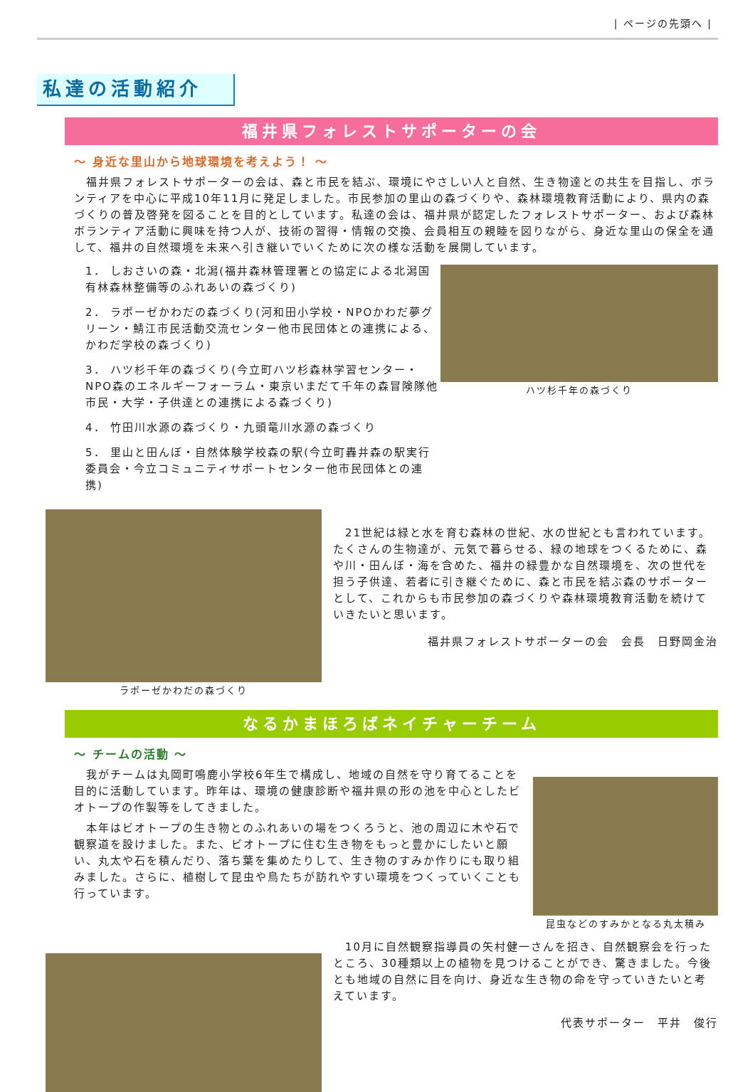| ページの先頭へ |
私達の活動紹介
福井県フォレストサポーターの会
～ 身近な里山から地球環境を考えよう！ ～
　福井県フォレストサポーターの会は、森と市民を結ぶ、環境にやさしい人と自然、生き物達との共生を目指し、ボランティアを中心に平成10年11月に発足しました。市民参加の里山の森づくりや、森林環境教育活動により、県内の森づくりの普及啓発を図ることを目的としています。私達の会は、福井県が認定したフォレストサポーター、および森林ボランティア活動に興味を持つ人が、技術の習得・情報の交換、会員相互の親睦を図りながら、身近な里山の保全を通して、福井の自然環境を未来へ引き継いでいくために次の様な活動を展開しています。
1． しおさいの森・北潟(福井森林管理署との協定による北潟国有林森林整備等のふれあいの森づくり)
2． ラポーゼかわだの森づくり(河和田小学校・NPOかわだ夢グリーン・鯖江市民活動交流センター他市民団体との連携による、かわだ学校の森づくり)
3． ハツ杉千年の森づくり(今立町ハツ杉森林学習センター・NPO森のエネルギーフォーラム・東京いまだて千年の森冒険隊他市民・大学・子供達との連携による森づくり)
4． 竹田川水源の森づくり・九頭竜川水源の森づくり
5． 里山と田んぼ・自然体験学校森の駅(今立町轟井森の駅実行委員会・今立コミュニティサポートセンター他市民団体との連携)
ハツ杉千年の森づくり
ラポーゼかわだの森づくり
　21世紀は緑と水を育む森林の世紀、水の世紀とも言われています。たくさんの生物達が、元気で暮らせる、緑の地球をつくるために、森や川・田んぼ・海を含めた、福井の緑豊かな自然環境を、次の世代を担う子供達、若者に引き継ぐために、森と市民を結ぶ森のサポーターとして、これからも市民参加の森づくりや森林環境教育活動を続けていきたいと思います。
福井県フォレストサポーターの会　会長　日野岡金治
なるかまほろばネイチャーチーム
～ チームの活動 ～
　我がチームは丸岡町鳴鹿小学校6年生で構成し、地域の自然を守り育てることを目的に活動しています。昨年は、環境の健康診断や福井県の形の池を中心としたビオトープの作製等をしてきました。
　本年はビオトープの生き物とのふれあいの場をつくろうと、池の周辺に木や石で観察道を設けました。また、ビオトープに住む生き物をもっと豊かにしたいと願い、丸太や石を積んだり、落ち葉を集めたりして、生き物のすみか作りにも取り組みました。さらに、植樹して昆虫や鳥たちが訪れやすい環境をつくっていくことも行っています。
昆虫などのすみかとなる丸太積み
　10月に自然観察指導員の矢村健一さんを招き、自然観察会を行ったところ、30種類以上の植物を見つけることができ、驚きました。今後とも地域の自然に目を向け、身近な生き物の命を守っていきたいと考えています。
代表サポーター　平井　俊行